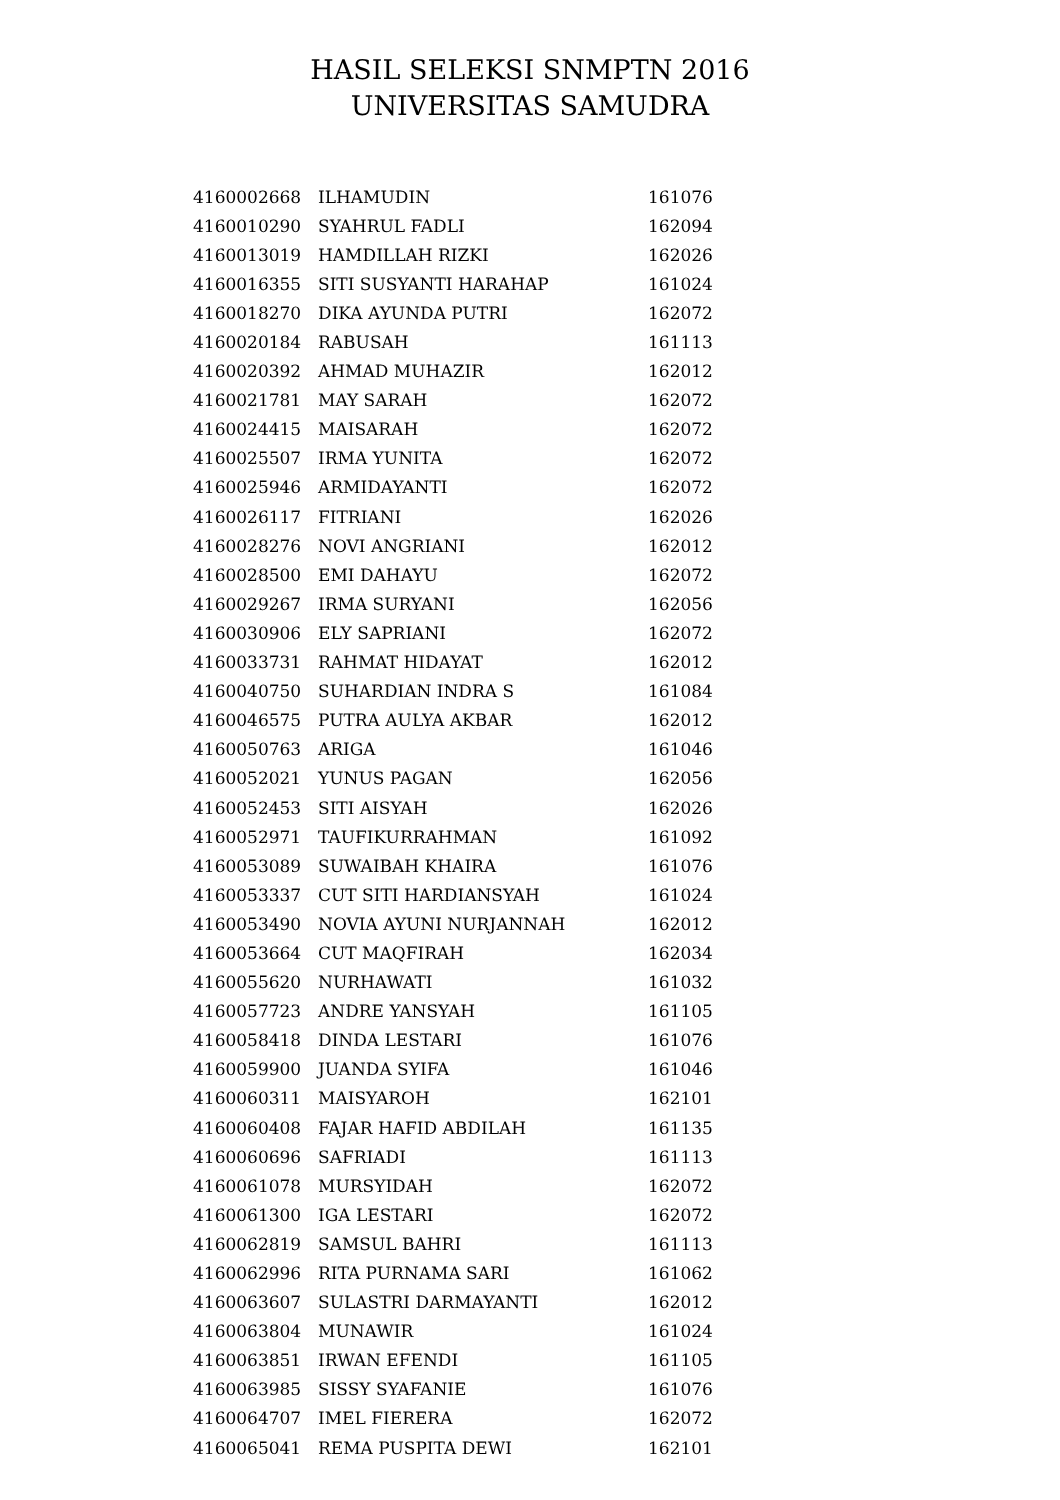HASIL SELEKSI SNMPTN 2016
UNIVERSITAS SAMUDRA
| 4160002668 | ILHAMUDIN | 161076 |
| 4160010290 | SYAHRUL FADLI | 162094 |
| 4160013019 | HAMDILLAH RIZKI | 162026 |
| 4160016355 | SITI SUSYANTI HARAHAP | 161024 |
| 4160018270 | DIKA AYUNDA PUTRI | 162072 |
| 4160020184 | RABUSAH | 161113 |
| 4160020392 | AHMAD MUHAZIR | 162012 |
| 4160021781 | MAY SARAH | 162072 |
| 4160024415 | MAISARAH | 162072 |
| 4160025507 | IRMA YUNITA | 162072 |
| 4160025946 | ARMIDAYANTI | 162072 |
| 4160026117 | FITRIANI | 162026 |
| 4160028276 | NOVI ANGRIANI | 162012 |
| 4160028500 | EMI DAHAYU | 162072 |
| 4160029267 | IRMA SURYANI | 162056 |
| 4160030906 | ELY SAPRIANI | 162072 |
| 4160033731 | RAHMAT HIDAYAT | 162012 |
| 4160040750 | SUHARDIAN INDRA S | 161084 |
| 4160046575 | PUTRA AULYA AKBAR | 162012 |
| 4160050763 | ARIGA | 161046 |
| 4160052021 | YUNUS PAGAN | 162056 |
| 4160052453 | SITI AISYAH | 162026 |
| 4160052971 | TAUFIKURRAHMAN | 161092 |
| 4160053089 | SUWAIBAH KHAIRA | 161076 |
| 4160053337 | CUT SITI HARDIANSYAH | 161024 |
| 4160053490 | NOVIA AYUNI NURJANNAH | 162012 |
| 4160053664 | CUT MAQFIRAH | 162034 |
| 4160055620 | NURHAWATI | 161032 |
| 4160057723 | ANDRE YANSYAH | 161105 |
| 4160058418 | DINDA LESTARI | 161076 |
| 4160059900 | JUANDA SYIFA | 161046 |
| 4160060311 | MAISYAROH | 162101 |
| 4160060408 | FAJAR HAFID ABDILAH | 161135 |
| 4160060696 | SAFRIADI | 161113 |
| 4160061078 | MURSYIDAH | 162072 |
| 4160061300 | IGA LESTARI | 162072 |
| 4160062819 | SAMSUL BAHRI | 161113 |
| 4160062996 | RITA PURNAMA SARI | 161062 |
| 4160063607 | SULASTRI DARMAYANTI | 162012 |
| 4160063804 | MUNAWIR | 161024 |
| 4160063851 | IRWAN EFENDI | 161105 |
| 4160063985 | SISSY SYAFANIE | 161076 |
| 4160064707 | IMEL FIERERA | 162072 |
| 4160065041 | REMA PUSPITA DEWI | 162101 |